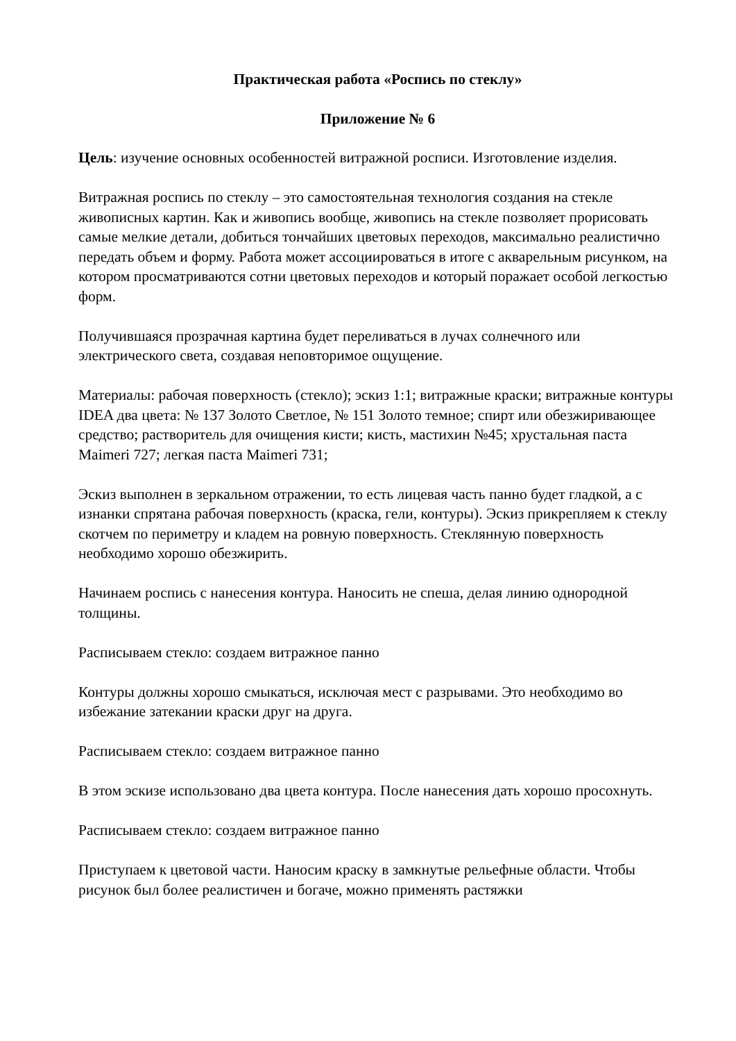Практическая работа «Роспись по стеклу»
Приложение № 6
Цель: изучение основных особенностей витражной росписи. Изготовление изделия.
Витражная роспись по стеклу – это самостоятельная технология создания на стекле живописных картин. Как и живопись вообще, живопись на стекле позволяет прорисовать самые мелкие детали, добиться тончайших цветовых переходов, максимально реалистично передать объем и форму. Работа может ассоциироваться в итоге с акварельным рисунком, на котором просматриваются сотни цветовых переходов и который поражает особой легкостью форм.
Получившаяся прозрачная картина будет переливаться в лучах солнечного или электрического света, создавая неповторимое ощущение.
Материалы: рабочая поверхность (стекло); эскиз 1:1; витражные краски; витражные контуры IDEA два цвета: № 137 Золото Светлое, № 151 Золото темное; спирт или обезжиривающее средство; растворитель для очищения кисти; кисть, мастихин №45; хрустальная паста Maimeri 727; легкая паста Maimeri 731;
Эскиз выполнен в зеркальном отражении, то есть лицевая часть панно будет гладкой, а с изнанки спрятана рабочая поверхность (краска, гели, контуры). Эскиз прикрепляем к стеклу скотчем по периметру и кладем на ровную поверхность. Стеклянную поверхность необходимо хорошо обезжирить.
Начинаем роспись с нанесения контура. Наносить не спеша, делая линию однородной толщины.
Расписываем стекло: создаем витражное панно
Контуры должны хорошо смыкаться, исключая мест с разрывами. Это необходимо во избежание затекании краски друг на друга.
Расписываем стекло: создаем витражное панно
В этом эскизе использовано два цвета контура. После нанесения дать хорошо просохнуть.
Расписываем стекло: создаем витражное панно
Приступаем к цветовой части. Наносим краску в замкнутые рельефные области. Чтобы рисунок был более реалистичен и богаче, можно применять растяжки